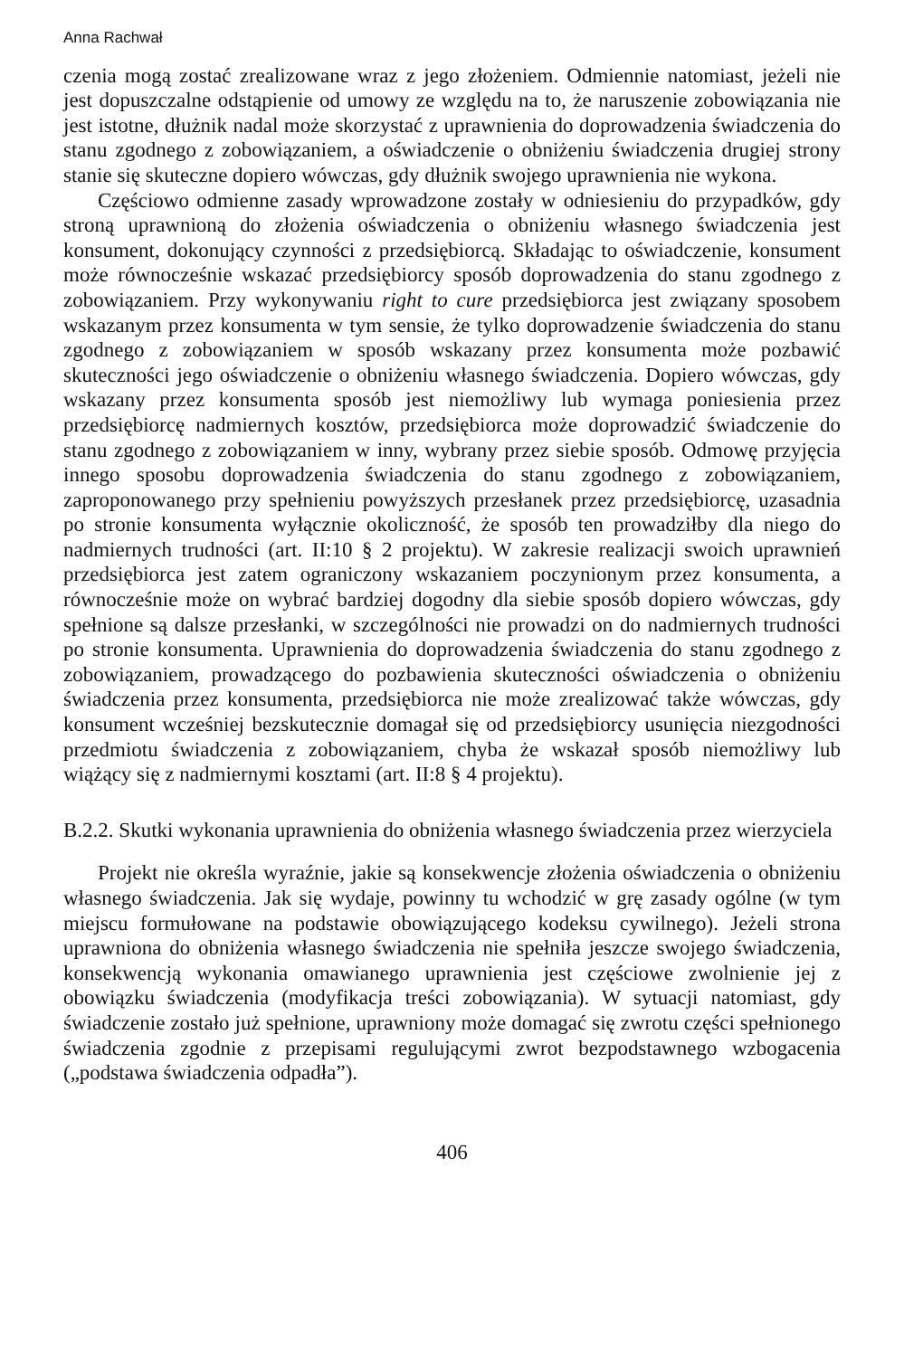Anna Rachwał
czenia mogą zostać zrealizowane wraz z jego złożeniem. Odmiennie natomiast, jeżeli nie jest dopuszczalne odstąpienie od umowy ze względu na to, że naruszenie zobowiązania nie jest istotne, dłużnik nadal może skorzystać z uprawnienia do doprowadzenia świadczenia do stanu zgodnego z zobowiązaniem, a oświadczenie o obniżeniu świadczenia drugiej strony stanie się skuteczne dopiero wówczas, gdy dłużnik swojego uprawnienia nie wykona.
Częściowo odmienne zasady wprowadzone zostały w odniesieniu do przypadków, gdy stroną uprawnioną do złożenia oświadczenia o obniżeniu własnego świadczenia jest konsument, dokonujący czynności z przedsiębiorcą. Składając to oświadczenie, konsument może równocześnie wskazać przedsiębiorcy sposób doprowadzenia do stanu zgodnego z zobowiązaniem. Przy wykonywaniu right to cure przedsiębiorca jest związany sposobem wskazanym przez konsumenta w tym sensie, że tylko doprowadzenie świadczenia do stanu zgodnego z zobowiązaniem w sposób wskazany przez konsumenta może pozbawić skuteczności jego oświadczenie o obniżeniu własnego świadczenia. Dopiero wówczas, gdy wskazany przez konsumenta sposób jest niemożliwy lub wymaga poniesienia przez przedsiębiorcę nadmiernych kosztów, przedsiębiorca może doprowadzić świadczenie do stanu zgodnego z zobowiązaniem w inny, wybrany przez siebie sposób. Odmowę przyjęcia innego sposobu doprowadzenia świadczenia do stanu zgodnego z zobowiązaniem, zaproponowanego przy spełnieniu powyższych przesłanek przez przedsiębiorcę, uzasadnia po stronie konsumenta wyłącznie okoliczność, że sposób ten prowadziłby dla niego do nadmiernych trudności (art. II:10 § 2 projektu). W zakresie realizacji swoich uprawnień przedsiębiorca jest zatem ograniczony wskazaniem poczynionym przez konsumenta, a równocześnie może on wybrać bardziej dogodny dla siebie sposób dopiero wówczas, gdy spełnione są dalsze przesłanki, w szczególności nie prowadzi on do nadmiernych trudności po stronie konsumenta. Uprawnienia do doprowadzenia świadczenia do stanu zgodnego z zobowiązaniem, prowadzącego do pozbawienia skuteczności oświadczenia o obniżeniu świadczenia przez konsumenta, przedsiębiorca nie może zrealizować także wówczas, gdy konsument wcześniej bezskutecznie domagał się od przedsiębiorcy usunięcia niezgodności przedmiotu świadczenia z zobowiązaniem, chyba że wskazał sposób niemożliwy lub wiążący się z nadmiernymi kosztami (art. II:8 § 4 projektu).
B.2.2. Skutki wykonania uprawnienia do obniżenia własnego świadczenia przez wierzyciela
Projekt nie określa wyraźnie, jakie są konsekwencje złożenia oświadczenia o obniżeniu własnego świadczenia. Jak się wydaje, powinny tu wchodzić w grę zasady ogólne (w tym miejscu formułowane na podstawie obowiązującego kodeksu cywilnego). Jeżeli strona uprawniona do obniżenia własnego świadczenia nie spełniła jeszcze swojego świadczenia, konsekwencją wykonania omawianego uprawnienia jest częściowe zwolnienie jej z obowiązku świadczenia (modyfikacja treści zobowiązania). W sytuacji natomiast, gdy świadczenie zostało już spełnione, uprawniony może domagać się zwrotu części spełnionego świadczenia zgodnie z przepisami regulującymi zwrot bezpodstawnego wzbogacenia („podstawa świadczenia odpadła”).
406